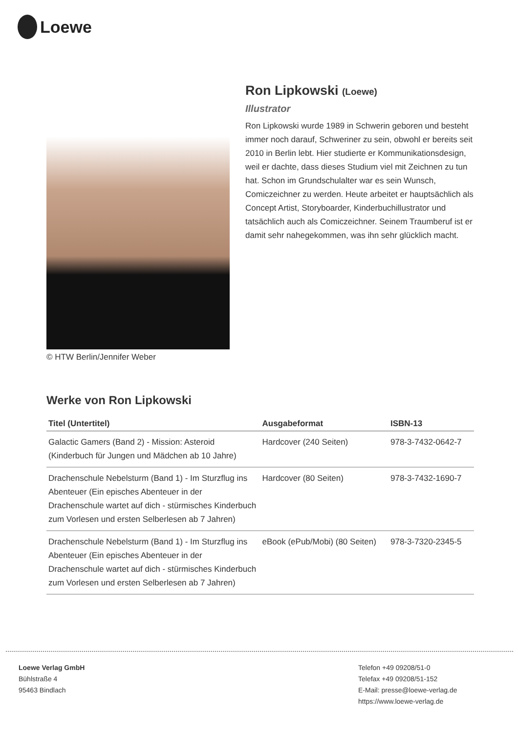Loewe
© HTW Berlin/Jennifer Weber
Ron Lipkowski (Loewe)
Illustrator
Ron Lipkowski wurde 1989 in Schwerin geboren und besteht immer noch darauf, Schweriner zu sein, obwohl er bereits seit 2010 in Berlin lebt. Hier studierte er Kommunikationsdesign, weil er dachte, dass dieses Studium viel mit Zeichnen zu tun hat. Schon im Grundschulalter war es sein Wunsch, Comiczeichner zu werden. Heute arbeitet er hauptsächlich als Concept Artist, Storyboarder, Kinderbuchillustrator und tatsächlich auch als Comiczeichner. Seinem Traumberuf ist er damit sehr nahegekommen, was ihn sehr glücklich macht.
Werke von Ron Lipkowski
| Titel (Untertitel) | Ausgabeformat | ISBN-13 |
| --- | --- | --- |
| Galactic Gamers (Band 2) - Mission: Asteroid (Kinderbuch für Jungen und Mädchen ab 10 Jahre) | Hardcover (240 Seiten) | 978-3-7432-0642-7 |
| Drachenschule Nebelsturm (Band 1) - Im Sturzflug ins Abenteuer (Ein episches Abenteuer in der Drachenschule wartet auf dich - stürmisches Kinderbuch zum Vorlesen und ersten Selberlesen ab 7 Jahren) | Hardcover (80 Seiten) | 978-3-7432-1690-7 |
| Drachenschule Nebelsturm (Band 1) - Im Sturzflug ins Abenteuer (Ein episches Abenteuer in der Drachenschule wartet auf dich - stürmisches Kinderbuch zum Vorlesen und ersten Selberlesen ab 7 Jahren) | eBook (ePub/Mobi) (80 Seiten) | 978-3-7320-2345-5 |
Loewe Verlag GmbH
Bühlstraße 4
95463 Bindlach
Telefon +49 09208/51-0
Telefax +49 09208/51-152
E-Mail: presse@loewe-verlag.de
https://www.loewe-verlag.de